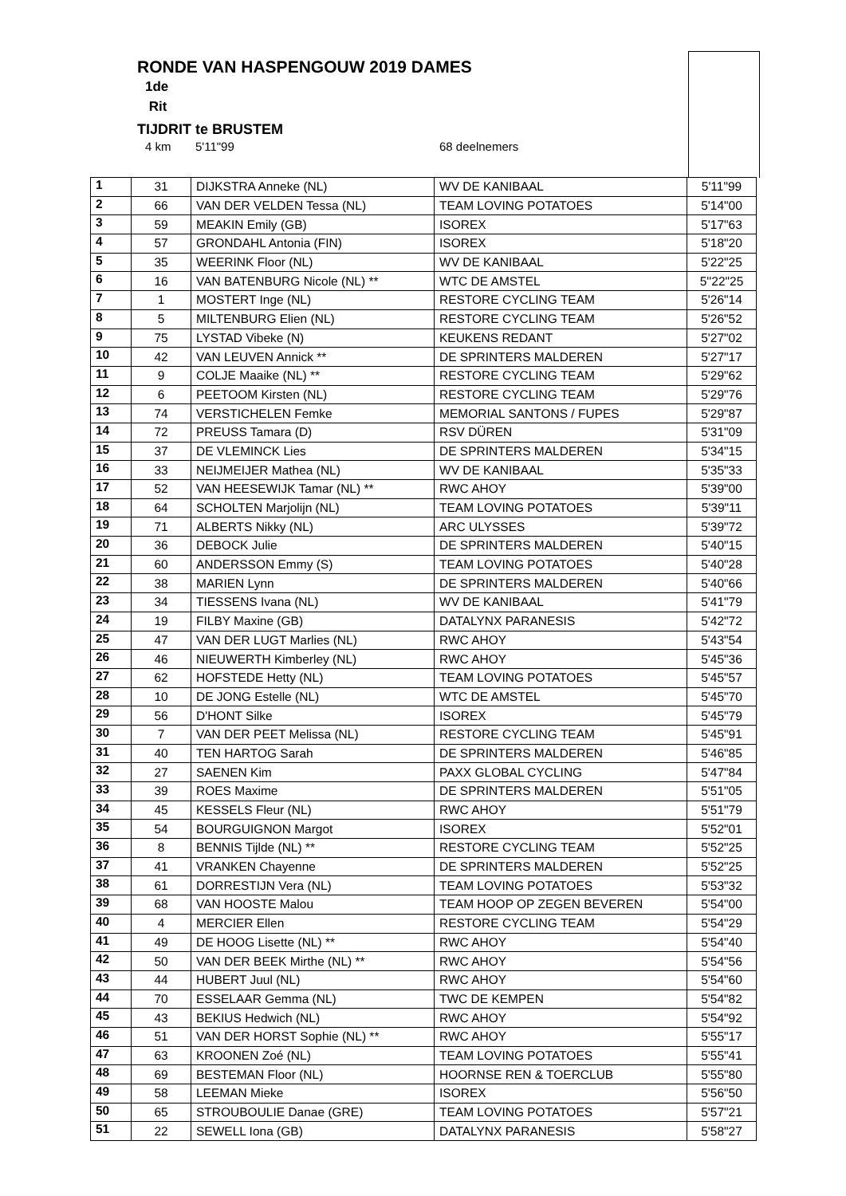RONDE VAN HASPENGOUW 2019 DAMES
1de
Rit
TIJDRIT te BRUSTEM
4 km 5'11"99 68 deelnemers
| 1 | 31 | DIJKSTRA Anneke (NL) | WV DE KANIBAAL | 5'11"99 |
| 2 | 66 | VAN DER VELDEN Tessa (NL) | TEAM LOVING POTATOES | 5'14"00 |
| 3 | 59 | MEAKIN Emily (GB) | ISOREX | 5'17"63 |
| 4 | 57 | GRONDAHL Antonia (FIN) | ISOREX | 5'18"20 |
| 5 | 35 | WEERINK Floor (NL) | WV DE KANIBAAL | 5'22"25 |
| 6 | 16 | VAN BATENBURG Nicole (NL) ** | WTC DE AMSTEL | 5''22"25 |
| 7 | 1 | MOSTERT Inge (NL) | RESTORE CYCLING TEAM | 5'26"14 |
| 8 | 5 | MILTENBURG Elien (NL) | RESTORE CYCLING TEAM | 5'26"52 |
| 9 | 75 | LYSTAD Vibeke (N) | KEUKENS REDANT | 5'27"02 |
| 10 | 42 | VAN LEUVEN Annick ** | DE SPRINTERS MALDEREN | 5'27"17 |
| 11 | 9 | COLJE Maaike (NL) ** | RESTORE CYCLING TEAM | 5'29"62 |
| 12 | 6 | PEETOOM Kirsten (NL) | RESTORE CYCLING TEAM | 5'29"76 |
| 13 | 74 | VERSTICHELEN Femke | MEMORIAL SANTONS / FUPES | 5'29"87 |
| 14 | 72 | PREUSS Tamara (D) | RSV DÜREN | 5'31"09 |
| 15 | 37 | DE VLEMINCK Lies | DE SPRINTERS MALDEREN | 5'34"15 |
| 16 | 33 | NEIJMEIJER Mathea (NL) | WV DE KANIBAAL | 5'35"33 |
| 17 | 52 | VAN HEESEWIJK Tamar (NL) ** | RWC AHOY | 5'39"00 |
| 18 | 64 | SCHOLTEN Marjolijn (NL) | TEAM LOVING POTATOES | 5'39"11 |
| 19 | 71 | ALBERTS Nikky (NL) | ARC ULYSSES | 5'39"72 |
| 20 | 36 | DEBOCK Julie | DE SPRINTERS MALDEREN | 5'40"15 |
| 21 | 60 | ANDERSSON Emmy (S) | TEAM LOVING POTATOES | 5'40"28 |
| 22 | 38 | MARIEN Lynn | DE SPRINTERS MALDEREN | 5'40"66 |
| 23 | 34 | TIESSENS Ivana (NL) | WV DE KANIBAAL | 5'41"79 |
| 24 | 19 | FILBY Maxine (GB) | DATALYNX PARANESIS | 5'42"72 |
| 25 | 47 | VAN DER LUGT Marlies (NL) | RWC AHOY | 5'43"54 |
| 26 | 46 | NIEUWERTH Kimberley (NL) | RWC AHOY | 5'45"36 |
| 27 | 62 | HOFSTEDE Hetty (NL) | TEAM LOVING POTATOES | 5'45"57 |
| 28 | 10 | DE JONG Estelle (NL) | WTC DE AMSTEL | 5'45"70 |
| 29 | 56 | D'HONT Silke | ISOREX | 5'45"79 |
| 30 | 7 | VAN DER PEET Melissa (NL) | RESTORE CYCLING TEAM | 5'45"91 |
| 31 | 40 | TEN HARTOG Sarah | DE SPRINTERS MALDEREN | 5'46"85 |
| 32 | 27 | SAENEN Kim | PAXX GLOBAL CYCLING | 5'47"84 |
| 33 | 39 | ROES Maxime | DE SPRINTERS MALDEREN | 5'51"05 |
| 34 | 45 | KESSELS Fleur (NL) | RWC AHOY | 5'51"79 |
| 35 | 54 | BOURGUIGNON Margot | ISOREX | 5'52"01 |
| 36 | 8 | BENNIS Tijlde (NL) ** | RESTORE CYCLING TEAM | 5'52"25 |
| 37 | 41 | VRANKEN Chayenne | DE SPRINTERS MALDEREN | 5'52"25 |
| 38 | 61 | DORRESTIJN Vera (NL) | TEAM LOVING POTATOES | 5'53"32 |
| 39 | 68 | VAN HOOSTE Malou | TEAM HOOP OP ZEGEN BEVEREN | 5'54"00 |
| 40 | 4 | MERCIER Ellen | RESTORE CYCLING TEAM | 5'54"29 |
| 41 | 49 | DE HOOG Lisette (NL) ** | RWC AHOY | 5'54"40 |
| 42 | 50 | VAN DER BEEK Mirthe (NL) ** | RWC AHOY | 5'54"56 |
| 43 | 44 | HUBERT Juul (NL) | RWC AHOY | 5'54"60 |
| 44 | 70 | ESSELAAR Gemma (NL) | TWC DE KEMPEN | 5'54"82 |
| 45 | 43 | BEKIUS Hedwich (NL) | RWC AHOY | 5'54"92 |
| 46 | 51 | VAN DER HORST Sophie (NL) ** | RWC AHOY | 5'55"17 |
| 47 | 63 | KROONEN Zoé (NL) | TEAM LOVING POTATOES | 5'55"41 |
| 48 | 69 | BESTEMAN Floor (NL) | HOORNSE REN & TOERCLUB | 5'55"80 |
| 49 | 58 | LEEMAN Mieke | ISOREX | 5'56"50 |
| 50 | 65 | STROUBOULIE Danae (GRE) | TEAM LOVING POTATOES | 5'57"21 |
| 51 | 22 | SEWELL Iona (GB) | DATALYNX PARANESIS | 5'58"27 |